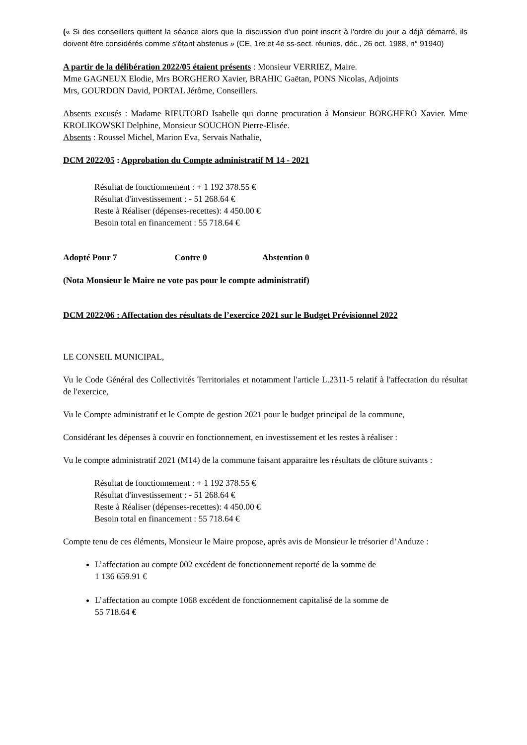(« Si des conseillers quittent la séance alors que la discussion d'un point inscrit à l'ordre du jour a déjà démarré, ils doivent être considérés comme s'étant abstenus » (CE, 1re et 4e ss-sect. réunies, déc., 26 oct. 1988, n° 91940)
A partir de la délibération 2022/05 étaient présents : Monsieur VERRIEZ, Maire.
Mme GAGNEUX Elodie, Mrs BORGHERO Xavier, BRAHIC Gaëtan, PONS Nicolas, Adjoints
Mrs, GOURDON David, PORTAL Jérôme, Conseillers.
Absents excusés : Madame RIEUTORD Isabelle qui donne procuration à Monsieur BORGHERO Xavier. Mme KROLIKOWSKI Delphine, Monsieur SOUCHON Pierre-Elisée.
Absents : Roussel Michel, Marion Eva, Servais Nathalie,
DCM 2022/05 : Approbation du Compte administratif M 14 - 2021
Résultat de fonctionnement : + 1 192 378.55 €
Résultat d'investissement : - 51 268.64 €
Reste à Réaliser (dépenses-recettes): 4 450.00 €
Besoin total en financement : 55 718.64 €
Adopté Pour 7 Contre 0 Abstention 0
(Nota Monsieur le Maire ne vote pas pour le compte administratif)
DCM 2022/06 : Affectation des résultats de l’exercice 2021 sur le Budget Prévisionnel 2022
LE CONSEIL MUNICIPAL,
Vu le Code Général des Collectivités Territoriales et notamment l'article L.2311-5 relatif à l'affectation du résultat de l'exercice,
Vu le Compte administratif et le Compte de gestion 2021 pour le budget principal de la commune,
Considérant les dépenses à couvrir en fonctionnement, en investissement et les restes à réaliser :
Vu le compte administratif 2021 (M14) de la commune faisant apparaitre les résultats de clôture suivants :
Résultat de fonctionnement : + 1 192 378.55 €
Résultat d'investissement : - 51 268.64 €
Reste à Réaliser (dépenses-recettes): 4 450.00 €
Besoin total en financement : 55 718.64 €
Compte tenu de ces éléments, Monsieur le Maire propose, après avis de Monsieur le trésorier d’Anduze :
L’affectation au compte 002 excédent de fonctionnement reporté de la somme de
1 136 659.91 €
L’affectation au compte 1068 excédent de fonctionnement capitalisé de la somme de
55 718.64 €